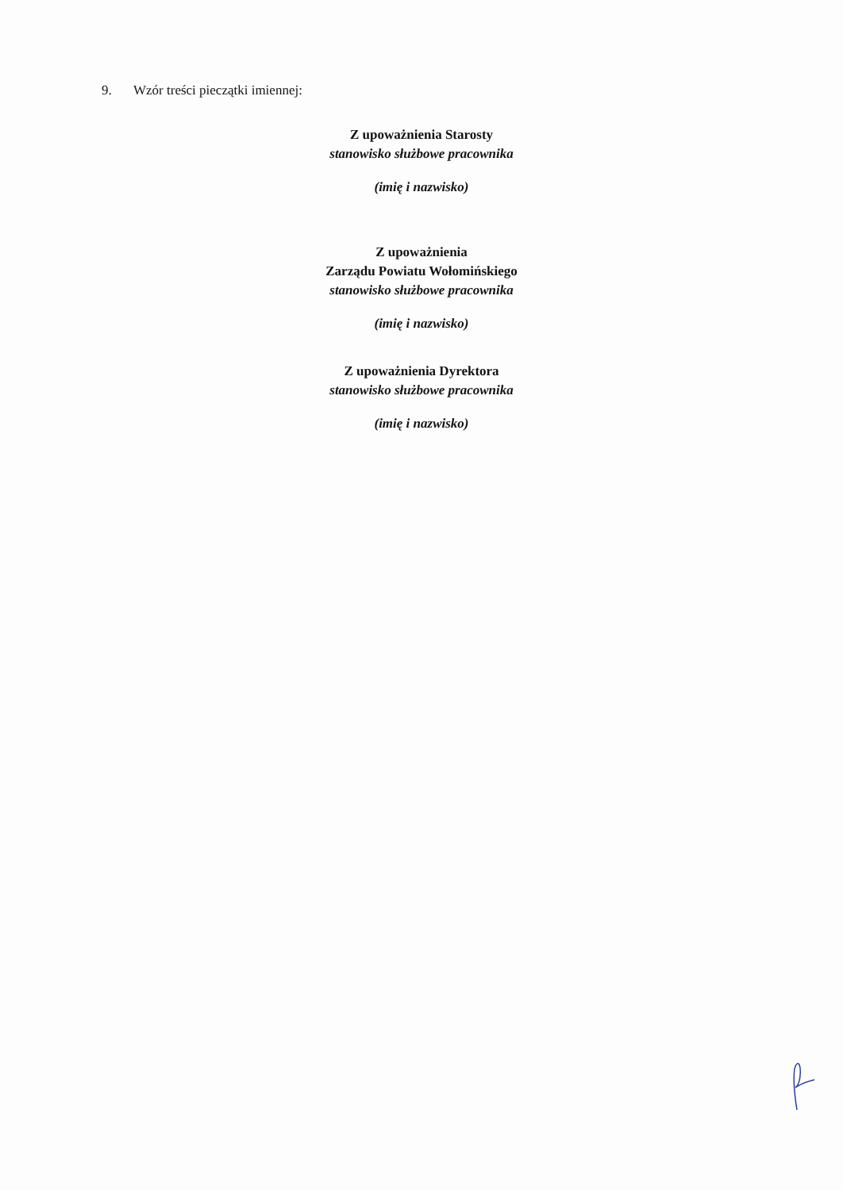9. Wzór treści pieczątki imiennej:
Z upoważnienia Starosty
stanowisko służbowe pracownika
(imię i nazwisko)
Z upoważnienia
Zarządu Powiatu Wołomińskiego
stanowisko służbowe pracownika
(imię i nazwisko)
Z upoważnienia Dyrektora
stanowisko służbowe pracownika
(imię i nazwisko)